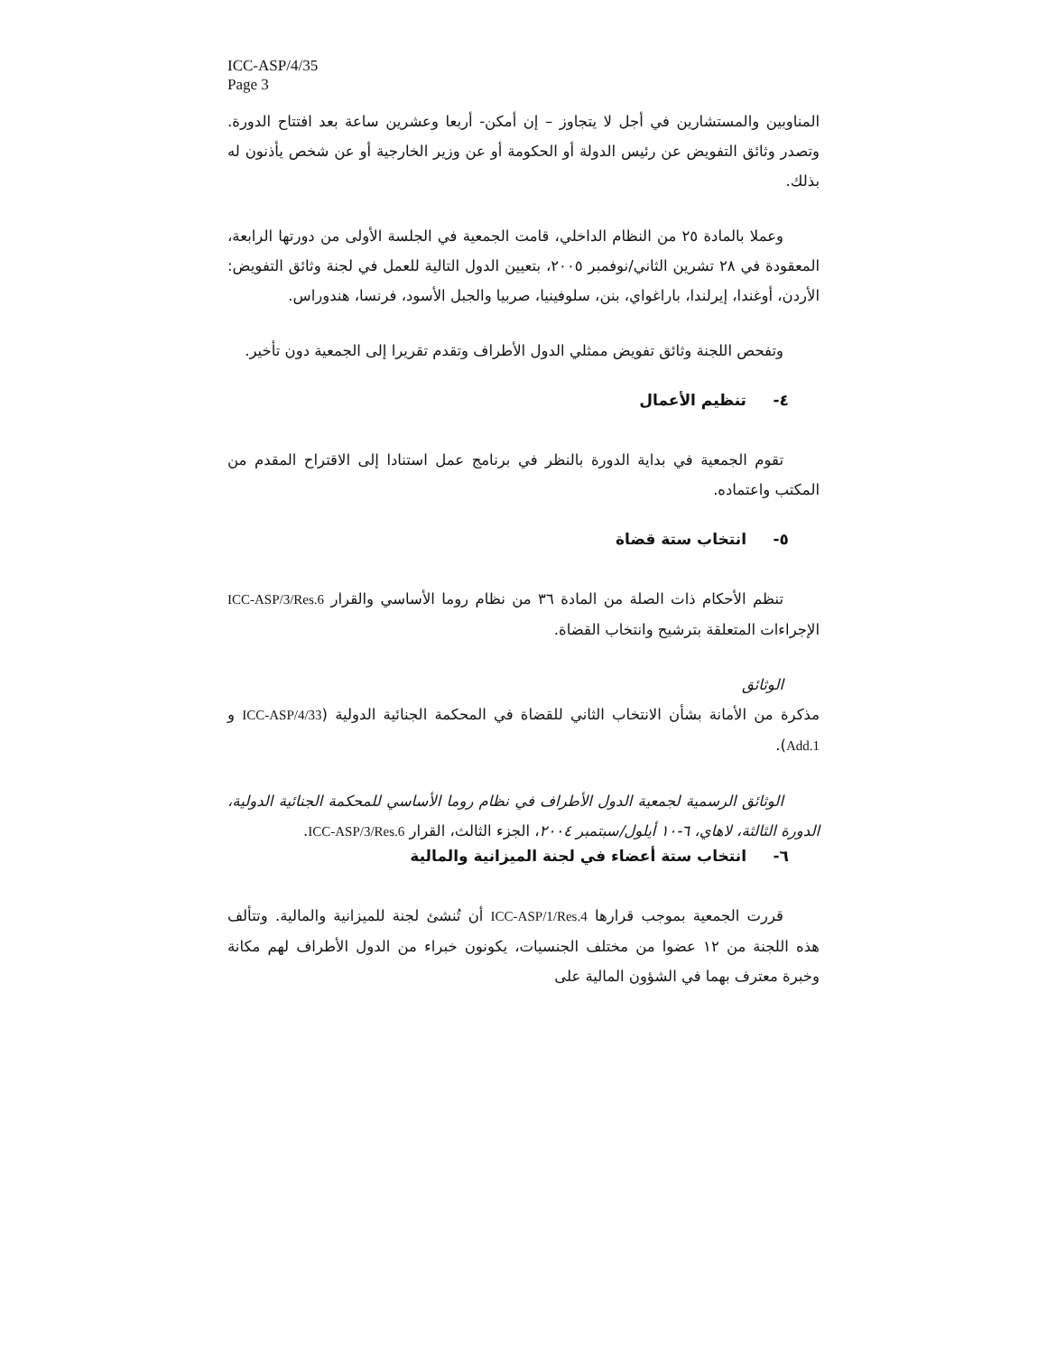ICC-ASP/4/35
Page 3
المناوبين والمستشارين في أجل لا يتجاوز – إن أمكن- أربعا وعشرين ساعة بعد افتتاح الدورة. وتصدر وثائق التفويض عن رئيس الدولة أو الحكومة أو عن وزير الخارجية أو عن شخص يأذنون له بذلك.
وعملا بالمادة ٢٥ من النظام الداخلي، قامت الجمعية في الجلسة الأولى من دورتها الرابعة، المعقودة في ٢٨ تشرين الثاني/نوفمبر ٢٠٠٥، بتعيين الدول التالية للعمل في لجنة وثائق التفويض: الأردن، أوغندا، إيرلندا، باراغواي، بنن، سلوفينيا، صربيا والجبل الأسود، فرنسا، هندوراس.
وتفحص اللجنة وثائق تفويض ممثلي الدول الأطراف وتقدم تقريرا إلى الجمعية دون تأخير.
٤- تنظيم الأعمال
تقوم الجمعية في بداية الدورة بالنظر في برنامج عمل استنادا إلى الاقتراح المقدم من المكتب واعتماده.
٥- انتخاب ستة قضاة
تنظم الأحكام ذات الصلة من المادة ٣٦ من نظام روما الأساسي والقرار ICC-ASP/3/Res.6 الإجراءات المتعلقة بترشيح وانتخاب القضاة.
الوثائق
مذكرة من الأمانة بشأن الانتخاب الثاني للقضاة في المحكمة الجنائية الدولية (ICC-ASP/4/33 و Add.1).
الوثائق الرسمية لجمعية الدول الأطراف في نظام روما الأساسي للمحكمة الجنائية الدولية، الدورة الثالثة، لاهاي، ٦-١٠ أيلول/سبتمبر ٢٠٠٤، الجزء الثالث، القرار ICC-ASP/3/Res.6.
٦- انتخاب ستة أعضاء في لجنة الميزانية والمالية
قررت الجمعية بموجب قرارها ICC-ASP/1/Res.4 أن تُنشئ لجنة للميزانية والمالية. وتتألف هذه اللجنة من ١٢ عضوا من مختلف الجنسيات، يكونون خبراء من الدول الأطراف لهم مكانة وخبرة معترف بهما في الشؤون المالية على